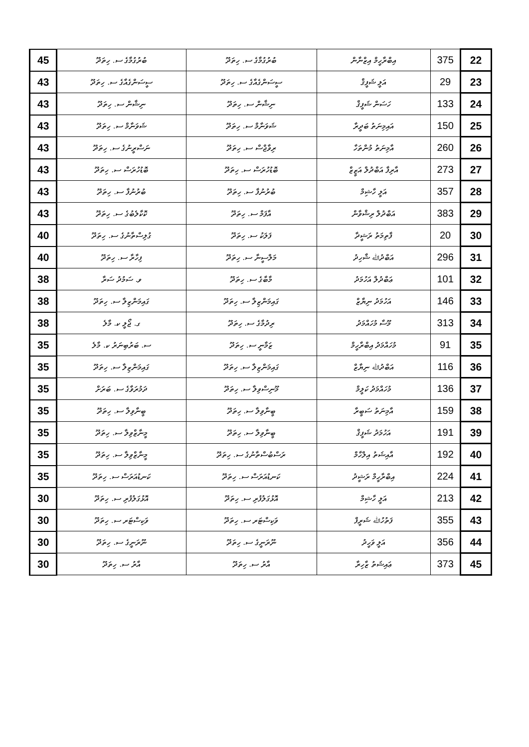| 22 | 375 | އިބްރާހީމް އިޒްނާން | ބުރުގުމާގެ ސ. ހިތަދޫ | ބުރުގުމާގެ ސ. ހިތަދޫ | 45 |
| 23 | 29 | އަލީ ޝަފީޤް | ސީސަންގެއާގެ ސ. ހިތަދޫ | ސީސަންގެއާގެ ސ. ހިތަދޫ | 43 |
| 24 | 133 | ހަސަން ޝަފީޤް | ނިޝާން ސ. ހިތަދޫ | ނިޝާން ސ. ހިތަދޫ | 43 |
| 25 | 150 | އައިމިނަތު ބަދީރާ | ޝަވަނާމް ސ. ހިތަދޫ | ޝަވަނާމް ސ. ހިތަދޫ | 43 |
| 26 | 260 | އާމިނަތު މުންތަހާ | ރިވާޖްސް ސ. ހިތަދޫ | ނަސްރީނުގެ ސ. ހިތަދޫ | 43 |
| 27 | 273 | އާރިފާ އަބްދުލް އަޒީޒް | ބޮޑުހުރަސް ސ. ހިތަދޫ | ބޮޑުހުރަސް ސ. ހިތަދޫ | 43 |
| 28 | 357 | އަލީ ހާޝިމް | ބުރުނުފާ ސ. ހިތަދޫ | ބުރުނުފާ ސ. ހިތަދޫ | 43 |
| 29 | 383 | އަބްދުލް ރިޝްވާން | އާފަމް ސ. ހިތަދޫ | ކޮކާލެބުގެ ސ. ހިތަދޫ | 43 |
| 30 | 20 | ފާތިމަތު ރަޝީދާ | ފަލަކު ސ. ހިތަދޫ | ގުލިސްތާނުގެ ސ. ހިތަދޫ | 40 |
| 31 | 296 | އަބްދުﷲ ޝާހިދު | މަލްސީނާ ސ. ހިތަދޫ | ފިހާރާ ސ. ހިތަދޫ | 40 |
| 32 | 101 | ޢަބްދުލް އަހުމަދު | މާބާގެ ސ. ހިތަދޫ | ވ. ސަމުދު ސަރާ | 38 |
| 33 | 146 | އަހުމަދު ނިޔާޒް | ގައިމަންޒިލާ ސ. ހިތަދޫ | ގައިމަންޒިލާ ސ. ހިތަދޫ | 38 |
| 34 | 313 | މޫސާ މުހައްމަދު | ރިދުމާގެ ސ. ހިތަދޫ | ގ. ޖޯލީ ކ. މާލެ | 38 |
| 35 | 91 | މުހައްމަދު އިބްރާހީމް | ޒަމާނީ ސ. ހިތަދޫ | ސ. ބަރުބިނަރު ކ. މާލެ | 35 |
| 36 | 116 | އަބްދުﷲ ނިޔާޒް | ގައިމަންޒިލާ ސ. ހިތަދޫ | ގައިމަންޒިލާ ސ. ހިތަދޫ | 35 |
| 37 | 136 | މުހައްމަދު ކަލީމް | މޫނިސްވިލާ ސ. ހިތަދޫ | ދަމުރަވާގެ ސ. ބަރަށް | 35 |
| 38 | 159 | އާމިނަތު ސަބީރާ | ބީނާވިލާ ސ. ހިތަދޫ | ބީނާވިލާ ސ. ހިތަދޫ | 35 |
| 39 | 191 | އަހުމަދު ޝަފީޤް | ބީނާވިލާ ސ. ހިތަދޫ | މީނާޒްވިލާ ސ. ހިތަދޫ | 35 |
| 40 | 192 | އާއިޝަތު އިލްހާމް | ރަސްބުސްތާނުގެ ސ. ހިތަދޫ | މީނާޒްވިލާ ސ. ހިތަދޫ | 35 |
| 41 | 224 | އިބްރާހީމް ރަޝީދު | ކަނޑުއަރަސް ސ. ހިތަދޫ | ކަނޑުއަރަސް ސ. ހިތަދޫ | 35 |
| 42 | 213 | އަލީ ހާޝިމް | އޮޅުގަލުފުރި ސ. ހިތަދޫ | އޮޅުގަލުފުރި ސ. ހިތަދޫ | 30 |
| 43 | 355 | ފަތުހުﷲ ޝަރީފް | ވަކިސްޓަރ ސ. ހިތަދޫ | ވަކިސްޓަރ ސ. ހިތަދޫ | 30 |
| 44 | 356 | އަލީ ވަހީދު | ނޫރަނީގެ ސ. ހިތަދޫ | ނޫރަނީގެ ސ. ހިތަދޫ | 30 |
| 45 | 373 | ޢައިޝަތު ޒާހިރާ | އާރު ސ. ހިތަދޫ | އާރު ސ. ހިތަދޫ | 30 |